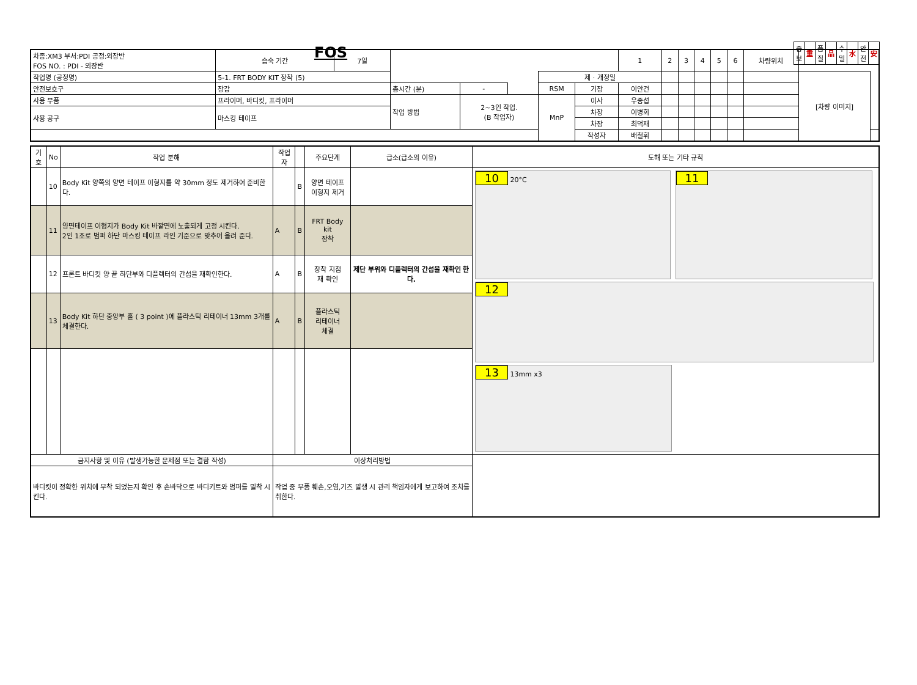FOS
| 중 보 | 重 | 품 질 | 品 | 수 밀 | 水 | 안 전 | 安 |
| 차종:XM3 부서:PDI 공정:외장반 FOS NO. : PDI - 외장반 | | 습숙 기간 | 7일 | | | | | | 1 | 2 | 3 | 4 | 5 | 6 | 차량위치 | | |
| 작업명 (공정명) | 5-1. FRT BODY KIT 장착 (5) | | | | | | 제 · 개정일 | | | | | | | | | [차량 이미지] | |
| 안전보호구 | 장갑 | | | 총시간 (분) | - | | RSM | 기장 | 이안건 | | | | | | | | |
| 사용 부품 | 프라이머, 바디킷, 프라이머 | | | 작업 방법 | 2~3인 작업. (B 작업자) | | MnP | 이사 | 우종섭 | | | | | | | | |
| 사용 공구 | 마스킹 테이프 | | | | | | | 차장 | 이병회 | | | | | | | | |
| | | | | | | | | 차장 | 최덕재 | | | | | | | | |
| | | | | | | | | 작성자 | 배철휘 | | | | | | | | |
| 기호 | No | 작업 분해 | 작업자 | | 주요단계 | 급소(급소의 이유) | 도해 또는 기타 규칙 |
| --- | --- | --- | --- | --- | --- | --- | --- |
| | 10 | Body Kit 양쪽의 양면 테이프 이형지를 약 30mm 정도 제거하여 준비한다. | | B | 양면 테이프 이형지 제거 | | 10 20°C 11 12 13 13mm x3 |
| | 11 | 양면테이프 이형지가 Body Kit 바깥면에 노출되게 고정 시킨다. 2인 1조로 범퍼 하단 마스킹 테이프 라인 기준으로 맞추어 올려 준다. | A | B | FRT Body kit 장착 | | |
| | 12 | 프론트 바디킷 양 끝 하단부와 디플렉터의 간섭을 재확인한다. | A | B | 장착 지점 재 확인 | 제단 부위와 디플렉터의 간섭을 재확인 한다. | |
| | 13 | Body Kit 하단 중앙부 홀 ( 3 point )에 플라스틱 리테이너 13mm 3개를 체결한다. | A | B | 플라스틱 리테이너 체결 | | |
| 금지사항 및 이유 (발생가능한 문제점 또는 결함 작성) | | | 이상처리방법 | | | | |
| 바디킷이 정확한 위치에 부착 되었는지 확인 후 손바닥으로 바디키트와 범퍼를 밀착 시킨다. | | | 작업 중 부품 훼손,오염,기즈 발생 시 관리 책임자에게 보고하여 조치를 취한다. | | | | |